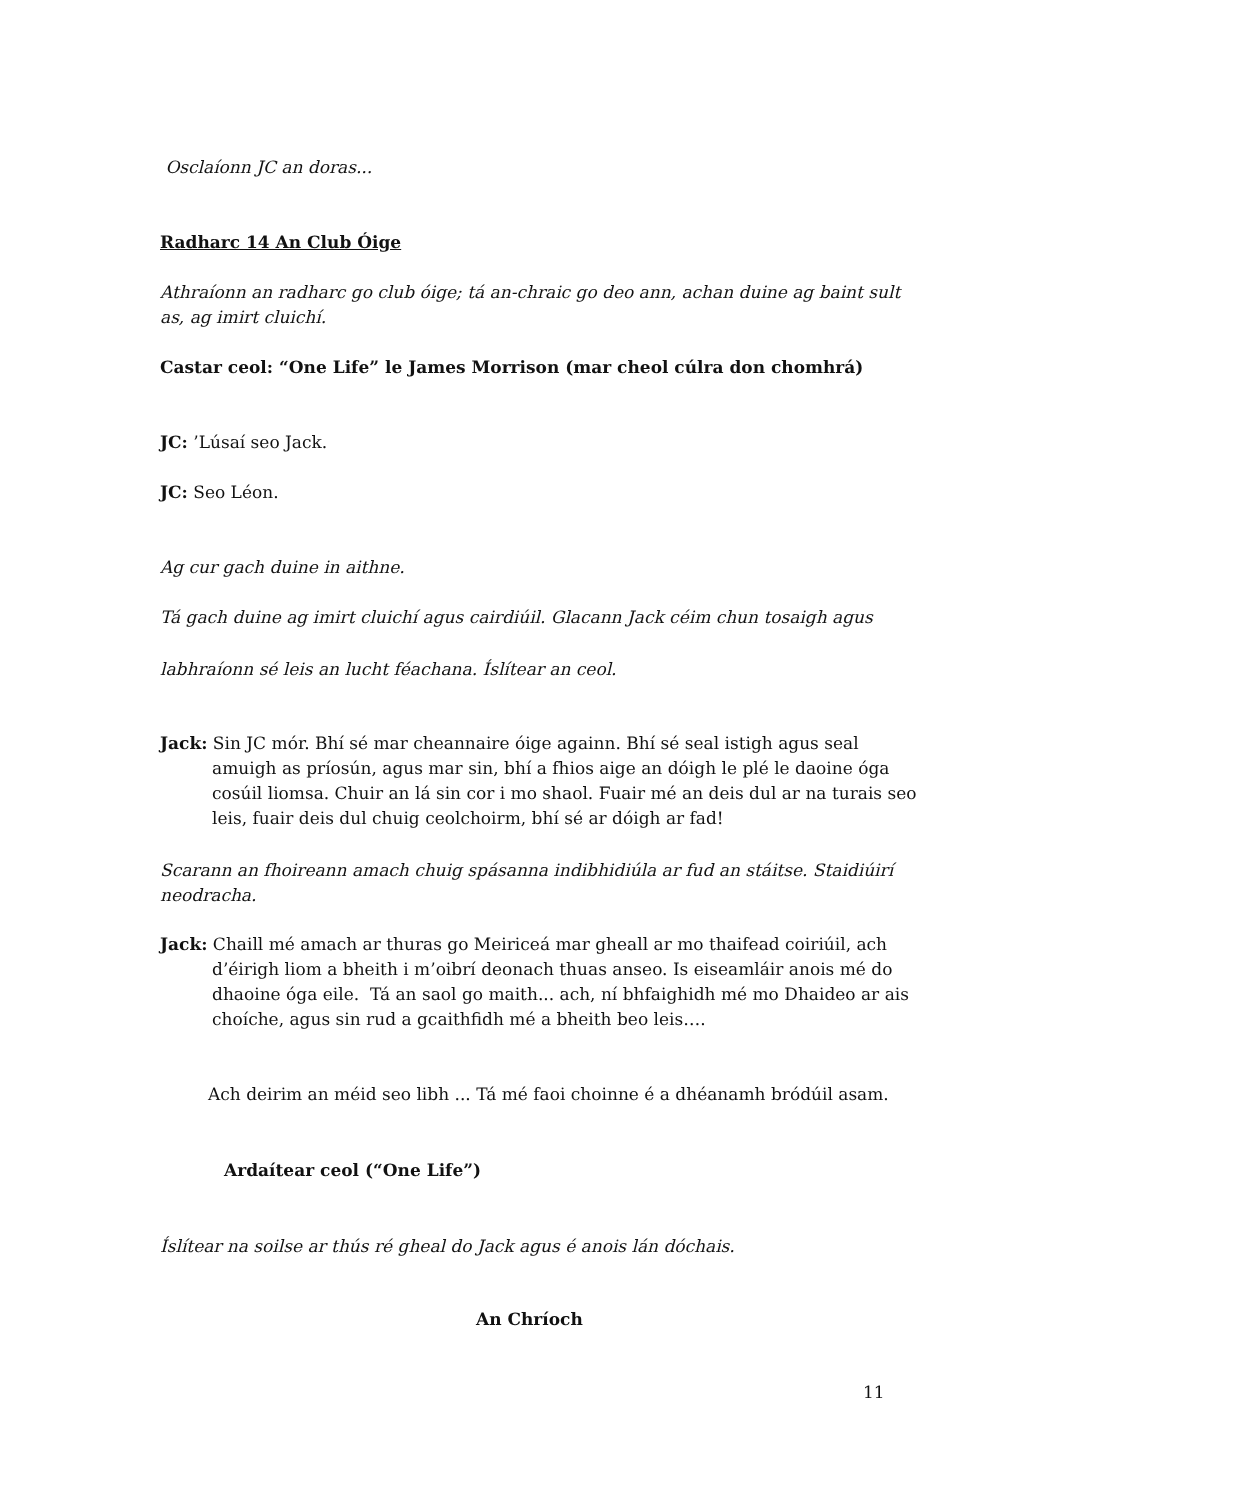Osclaíonn JC an doras...
Radharc 14 An Club Óige
Athraíonn an radharc go club óige; tá an-chraic go deo ann, achan duine ag baint sult as, ag imirt cluichí.
Castar ceol: “One Life” le James Morrison (mar cheol cúlra don chomhrá)
JC: ’Lúsaí seo Jack.
JC: Seo Léon.
Ag cur gach duine in aithne.
Tá gach duine ag imirt cluichí agus cairdiúil. Glacann Jack céim chun tosaigh agus
labhraíonn sé leis an lucht féachana. Íslítear an ceol.
Jack: Sin JC mór. Bhí sé mar cheannaire óige againn. Bhí sé seal istigh agus seal amuigh as príosún, agus mar sin, bhí a fhios aige an dóigh le plé le daoine óga cosúil liomsa. Chuir an lá sin cor i mo shaol. Fuair mé an deis dul ar na turais seo leis, fuair deis dul chuig ceolchoirm, bhí sé ar dóigh ar fad!
Scarann an fhoireann amach chuig spásanna indibhidiúla ar fud an stáitse. Staidiúirí neodracha.
Jack: Chaill mé amach ar thuras go Meiriceá mar gheall ar mo thaifead coiriúil, ach d’éirigh liom a bheith i m’oibrí deonach thuas anseo. Is eiseamláir anois mé do dhaoine óga eile. Tá an saol go maith... ach, ní bhfaighidh mé mo Dhaideo ar ais choíche, agus sin rud a gcaithfidh mé a bheith beo leis….
Ach deirim an méid seo libh ... Tá mé faoi choinne é a dhéanamh bródúil asam.
Ardaítear ceol (“One Life”)
Íslítear na soilse ar thús ré gheal do Jack agus é anois lán dóchais.
An Chríoch
11